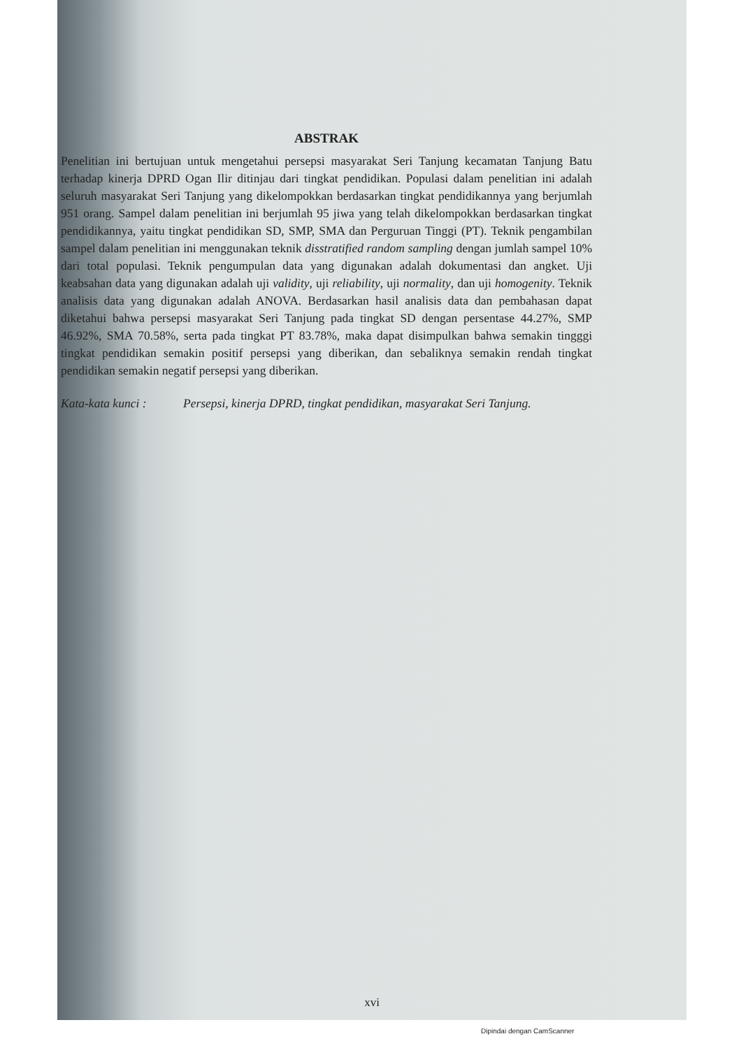ABSTRAK
Penelitian ini bertujuan untuk mengetahui persepsi masyarakat Seri Tanjung kecamatan Tanjung Batu terhadap kinerja DPRD Ogan Ilir ditinjau dari tingkat pendidikan. Populasi dalam penelitian ini adalah seluruh masyarakat Seri Tanjung yang dikelompokkan berdasarkan tingkat pendidikannya yang berjumlah 951 orang. Sampel dalam penelitian ini berjumlah 95 jiwa yang telah dikelompokkan berdasarkan tingkat pendidikannya, yaitu tingkat pendidikan SD, SMP, SMA dan Perguruan Tinggi (PT). Teknik pengambilan sampel dalam penelitian ini menggunakan teknik disstratified random sampling dengan jumlah sampel 10% dari total populasi. Teknik pengumpulan data yang digunakan adalah dokumentasi dan angket. Uji keabsahan data yang digunakan adalah uji validity, uji reliability, uji normality, dan uji homogenity. Teknik analisis data yang digunakan adalah ANOVA. Berdasarkan hasil analisis data dan pembahasan dapat diketahui bahwa persepsi masyarakat Seri Tanjung pada tingkat SD dengan persentase 44.27%, SMP 46.92%, SMA 70.58%, serta pada tingkat PT 83.78%, maka dapat disimpulkan bahwa semakin tingggi tingkat pendidikan semakin positif persepsi yang diberikan, dan sebaliknya semakin rendah tingkat pendidikan semakin negatif persepsi yang diberikan.
Kata-kata kunci : Persepsi, kinerja DPRD, tingkat pendidikan, masyarakat Seri Tanjung.
xvi
Dipindai dengan CamScanner